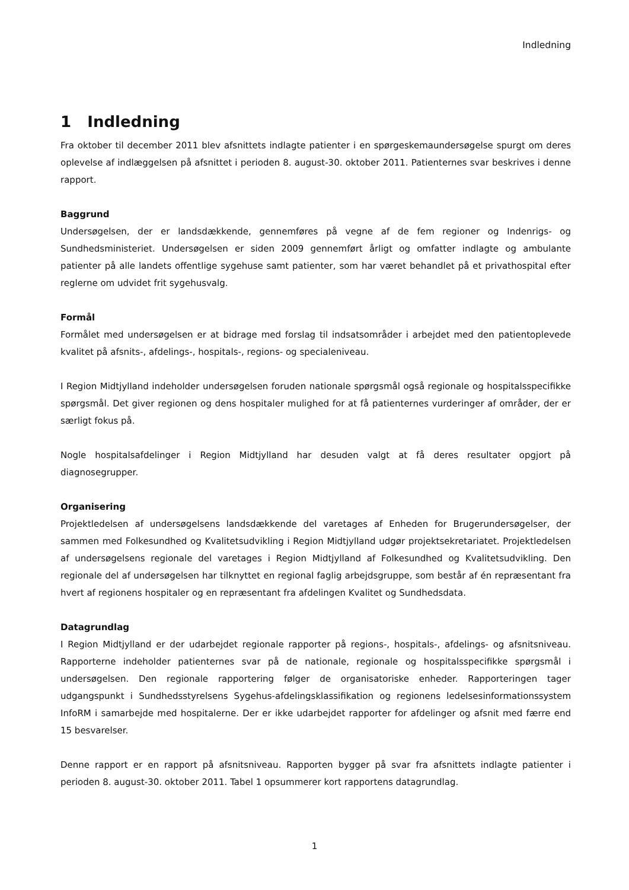Indledning
1 Indledning
Fra oktober til december 2011 blev afsnittets indlagte patienter i en spørgeskemaundersøgelse spurgt om deres oplevelse af indlæggelsen på afsnittet i perioden 8. august-30. oktober 2011. Patienternes svar beskrives i denne rapport.
Baggrund
Undersøgelsen, der er landsdækkende, gennemføres på vegne af de fem regioner og Indenrigs- og Sundhedsministeriet. Undersøgelsen er siden 2009 gennemført årligt og omfatter indlagte og ambulante patienter på alle landets offentlige sygehuse samt patienter, som har været behandlet på et privathospital efter reglerne om udvidet frit sygehusvalg.
Formål
Formålet med undersøgelsen er at bidrage med forslag til indsatsområder i arbejdet med den patientoplevede kvalitet på afsnits-, afdelings-, hospitals-, regions- og specialeniveau.
I Region Midtjylland indeholder undersøgelsen foruden nationale spørgsmål også regionale og hospitalsspecifikke spørgsmål. Det giver regionen og dens hospitaler mulighed for at få patienternes vurderinger af områder, der er særligt fokus på.
Nogle hospitalsafdelinger i Region Midtjylland har desuden valgt at få deres resultater opgjort på diagnosegrupper.
Organisering
Projektledelsen af undersøgelsens landsdækkende del varetages af Enheden for Brugerundersøgelser, der sammen med Folkesundhed og Kvalitetsudvikling i Region Midtjylland udgør projektsekretariatet. Projektledelsen af undersøgelsens regionale del varetages i Region Midtjylland af Folkesundhed og Kvalitetsudvikling. Den regionale del af undersøgelsen har tilknyttet en regional faglig arbejdsgruppe, som består af én repræsentant fra hvert af regionens hospitaler og en repræsentant fra afdelingen Kvalitet og Sundhedsdata.
Datagrundlag
I Region Midtjylland er der udarbejdet regionale rapporter på regions-, hospitals-, afdelings- og afsnitsniveau. Rapporterne indeholder patienternes svar på de nationale, regionale og hospitalsspecifikke spørgsmål i undersøgelsen. Den regionale rapportering følger de organisatoriske enheder. Rapporteringen tager udgangspunkt i Sundhedsstyrelsens Sygehus-afdelingsklassifikation og regionens ledelsesinformationssystem InfoRM i samarbejde med hospitalerne. Der er ikke udarbejdet rapporter for afdelinger og afsnit med færre end 15 besvarelser.
Denne rapport er en rapport på afsnitsniveau. Rapporten bygger på svar fra afsnittets indlagte patienter i perioden 8. august-30. oktober 2011. Tabel 1 opsummerer kort rapportens datagrundlag.
1